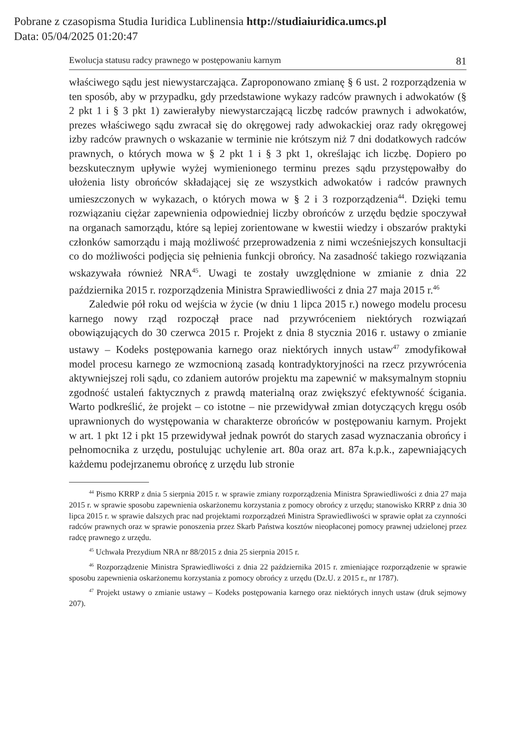Pobrane z czasopisma Studia Iuridica Lublinensia http://studiaiuridica.umcs.pl
Data: 05/04/2025 01:20:47
Ewolucja statusu radcy prawnego w postępowaniu karnym 81
właściwego sądu jest niewystarczająca. Zaproponowano zmianę § 6 ust. 2 rozporządzenia w ten sposób, aby w przypadku, gdy przedstawione wykazy radców prawnych i adwokatów (§ 2 pkt 1 i § 3 pkt 1) zawierałyby niewystarczającą liczbę radców prawnych i adwokatów, prezes właściwego sądu zwracał się do okręgowej rady adwokackiej oraz rady okręgowej izby radców prawnych o wskazanie w terminie nie krótszym niż 7 dni dodatkowych radców prawnych, o których mowa w § 2 pkt 1 i § 3 pkt 1, określając ich liczbę. Dopiero po bezskutecznym upływie wyżej wymienionego terminu prezes sądu przystępowałby do ułożenia listy obrońców składającej się ze wszystkich adwokatów i radców prawnych umieszczonych w wykazach, o których mowa w § 2 i 3 rozporządzenia<sup>44</sup>. Dzięki temu rozwiązaniu ciężar zapewnienia odpowiedniej liczby obrońców z urzędu będzie spoczywał na organach samorządu, które są lepiej zorientowane w kwestii wiedzy i obszarów praktyki członków samorządu i mają możliwość przeprowadzenia z nimi wcześniejszych konsultacji co do możliwości podjęcia się pełnienia funkcji obrońcy. Na zasadność takiego rozwiązania wskazywała również NRA<sup>45</sup>. Uwagi te zostały uwzględnione w zmianie z dnia 22 października 2015 r. rozporządzenia Ministra Sprawiedliwości z dnia 27 maja 2015 r.<sup>46</sup>
Zaledwie pół roku od wejścia w życie (w dniu 1 lipca 2015 r.) nowego modelu procesu karnego nowy rząd rozpoczął prace nad przywróceniem niektórych rozwiązań obowiązujących do 30 czerwca 2015 r. Projekt z dnia 8 stycznia 2016 r. ustawy o zmianie ustawy – Kodeks postępowania karnego oraz niektórych innych ustaw<sup>47</sup> zmodyfikował model procesu karnego ze wzmocnioną zasadą kontradyktoryjności na rzecz przywrócenia aktywniejszej roli sądu, co zdaniem autorów projektu ma zapewnić w maksymalnym stopniu zgodność ustaleń faktycznych z prawdą materialną oraz zwiększyć efektywność ścigania. Warto podkreślić, że projekt – co istotne – nie przewidywał zmian dotyczących kręgu osób uprawnionych do występowania w charakterze obrońców w postępowaniu karnym. Projekt w art. 1 pkt 12 i pkt 15 przewidywał jednak powrót do starych zasad wyznaczania obrońcy i pełnomocnika z urzędu, postulując uchylenie art. 80a oraz art. 87a k.p.k., zapewniających każdemu podejrzanemu obrońcę z urzędu lub stronie
<sup>44</sup> Pismo KRRP z dnia 5 sierpnia 2015 r. w sprawie zmiany rozporządzenia Ministra Sprawiedliwości z dnia 27 maja 2015 r. w sprawie sposobu zapewnienia oskarżonemu korzystania z pomocy obrońcy z urzędu; stanowisko KRRP z dnia 30 lipca 2015 r. w sprawie dalszych prac nad projektami rozporządzeń Ministra Sprawiedliwości w sprawie opłat za czynności radców prawnych oraz w sprawie ponoszenia przez Skarb Państwa kosztów nieopłaconej pomocy prawnej udzielonej przez radcę prawnego z urzędu.
<sup>45</sup> Uchwała Prezydium NRA nr 88/2015 z dnia 25 sierpnia 2015 r.
<sup>46</sup> Rozporządzenie Ministra Sprawiedliwości z dnia 22 października 2015 r. zmieniające rozporządzenie w sprawie sposobu zapewnienia oskarżonemu korzystania z pomocy obrońcy z urzędu (Dz.U. z 2015 r., nr 1787).
<sup>47</sup> Projekt ustawy o zmianie ustawy – Kodeks postępowania karnego oraz niektórych innych ustaw (druk sejmowy 207).